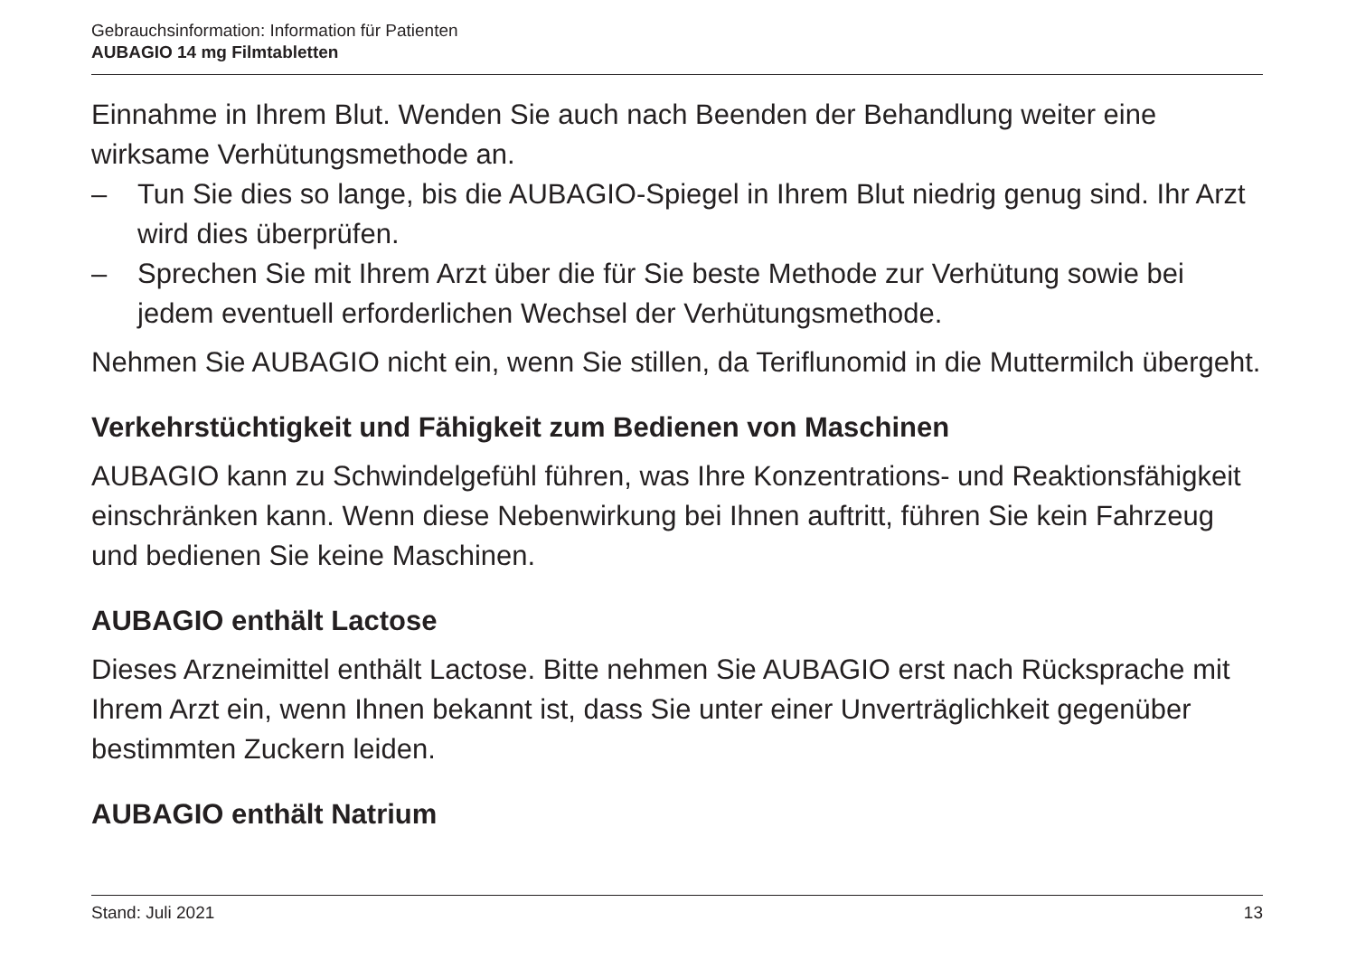Gebrauchsinformation: Information für Patienten
AUBAGIO 14 mg Filmtabletten
Einnahme in Ihrem Blut. Wenden Sie auch nach Beenden der Behandlung weiter eine wirksame Verhütungsmethode an.
– Tun Sie dies so lange, bis die AUBAGIO-Spiegel in Ihrem Blut niedrig genug sind. Ihr Arzt wird dies überprüfen.
– Sprechen Sie mit Ihrem Arzt über die für Sie beste Methode zur Verhütung sowie bei jedem eventuell erforderlichen Wechsel der Verhütungsmethode.
Nehmen Sie AUBAGIO nicht ein, wenn Sie stillen, da Teriflunomid in die Muttermilch übergeht.
Verkehrstüchtigkeit und Fähigkeit zum Bedienen von Maschinen
AUBAGIO kann zu Schwindelgefühl führen, was Ihre Konzentrations- und Reaktionsfähigkeit einschränken kann. Wenn diese Nebenwirkung bei Ihnen auftritt, führen Sie kein Fahrzeug und bedienen Sie keine Maschinen.
AUBAGIO enthält Lactose
Dieses Arzneimittel enthält Lactose. Bitte nehmen Sie AUBAGIO erst nach Rücksprache mit Ihrem Arzt ein, wenn Ihnen bekannt ist, dass Sie unter einer Unverträglichkeit gegenüber bestimmten Zuckern leiden.
AUBAGIO enthält Natrium
Stand: Juli 2021 13